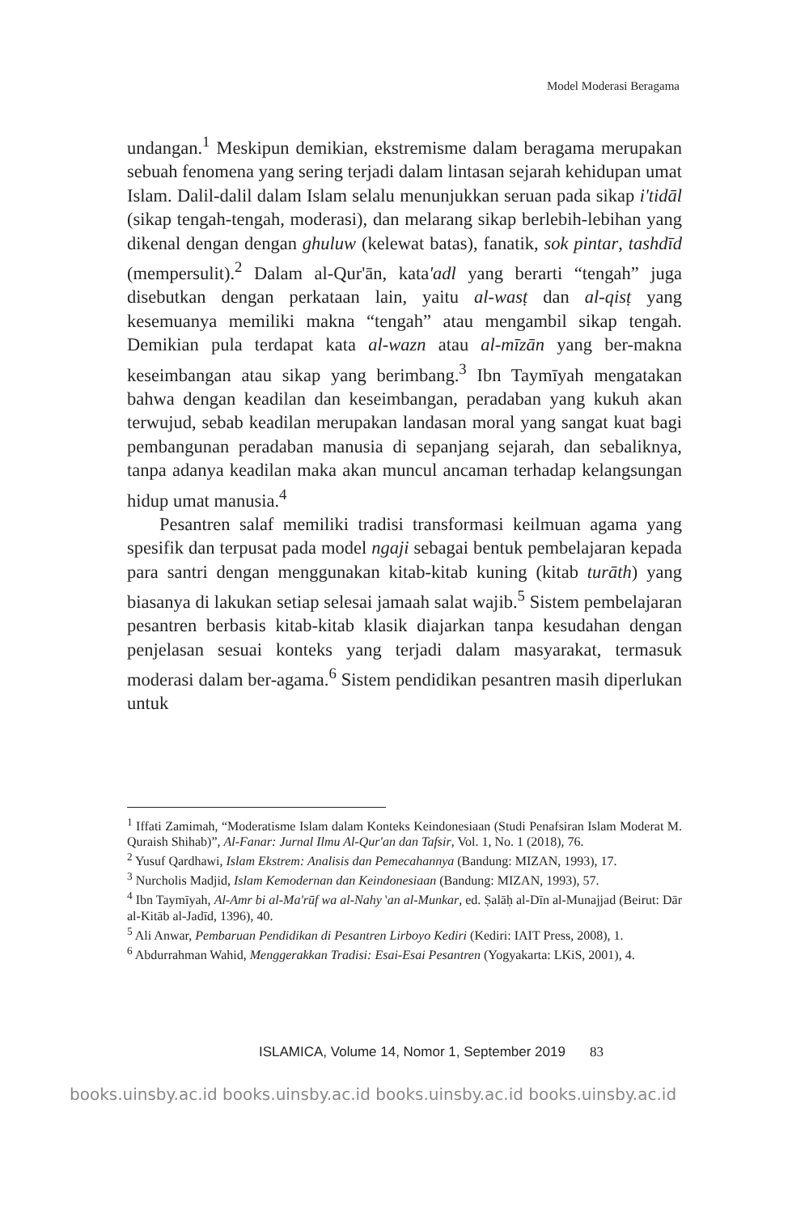Model Moderasi Beragama
undangan.<sup>1</sup> Meskipun demikian, ekstremisme dalam beragama merupakan sebuah fenomena yang sering terjadi dalam lintasan sejarah kehidupan umat Islam. Dalil-dalil dalam Islam selalu menunjukkan seruan pada sikap i'tidāl (sikap tengah-tengah, moderasi), dan melarang sikap berlebih-lebihan yang dikenal dengan dengan ghuluw (kelewat batas), fanatik, sok pintar, tashdīd (mempersulit).<sup>2</sup> Dalam al-Qur'ān, kata'adl yang berarti “tengah” juga disebutkan dengan perkataan lain, yaitu al-wasṭ dan al-qisṭ yang kesemuanya memiliki makna “tengah” atau mengambil sikap tengah. Demikian pula terdapat kata al-wazn atau al-mīzān yang ber-makna keseimbangan atau sikap yang berimbang.<sup>3</sup> Ibn Taymīyah mengatakan bahwa dengan keadilan dan keseimbangan, peradaban yang kukuh akan terwujud, sebab keadilan merupakan landasan moral yang sangat kuat bagi pembangunan peradaban manusia di sepanjang sejarah, dan sebaliknya, tanpa adanya keadilan maka akan muncul ancaman terhadap kelangsungan hidup umat manusia.<sup>4</sup>
Pesantren salaf memiliki tradisi transformasi keilmuan agama yang spesifik dan terpusat pada model ngaji sebagai bentuk pembelajaran kepada para santri dengan menggunakan kitab-kitab kuning (kitab turāth) yang biasanya di lakukan setiap selesai jamaah salat wajib.<sup>5</sup> Sistem pembelajaran pesantren berbasis kitab-kitab klasik diajarkan tanpa kesudahan dengan penjelasan sesuai konteks yang terjadi dalam masyarakat, termasuk moderasi dalam ber-agama.<sup>6</sup> Sistem pendidikan pesantren masih diperlukan untuk
<sup>1</sup> Iffati Zamimah, “Moderatisme Islam dalam Konteks Keindonesiaan (Studi Penafsiran Islam Moderat M. Quraish Shihab)”, Al-Fanar: Jurnal Ilmu Al-Qur'an dan Tafsir, Vol. 1, No. 1 (2018), 76.
<sup>2</sup> Yusuf Qardhawi, Islam Ekstrem: Analisis dan Pemecahannya (Bandung: MIZAN, 1993), 17.
<sup>3</sup> Nurcholis Madjid, Islam Kemodernan dan Keindonesiaan (Bandung: MIZAN, 1993), 57.
<sup>4</sup> Ibn Taymīyah, Al-Amr bi al-Ma'rūf wa al-Nahy 'an al-Munkar, ed. Ṣalāḥ al-Dīn al-Munajjad (Beirut: Dār al-Kitāb al-Jadīd, 1396), 40.
<sup>5</sup> Ali Anwar, Pembaruan Pendidikan di Pesantren Lirboyo Kediri (Kediri: IAIT Press, 2008), 1.
<sup>6</sup> Abdurrahman Wahid, Menggerakkan Tradisi: Esai-Esai Pesantren (Yogyakarta: LKiS, 2001), 4.
ISLAMICA, Volume 14, Nomor 1, September 2019 83
books.uinsby.ac.id books.uinsby.ac.id books.uinsby.ac.id books.uinsby.ac.id